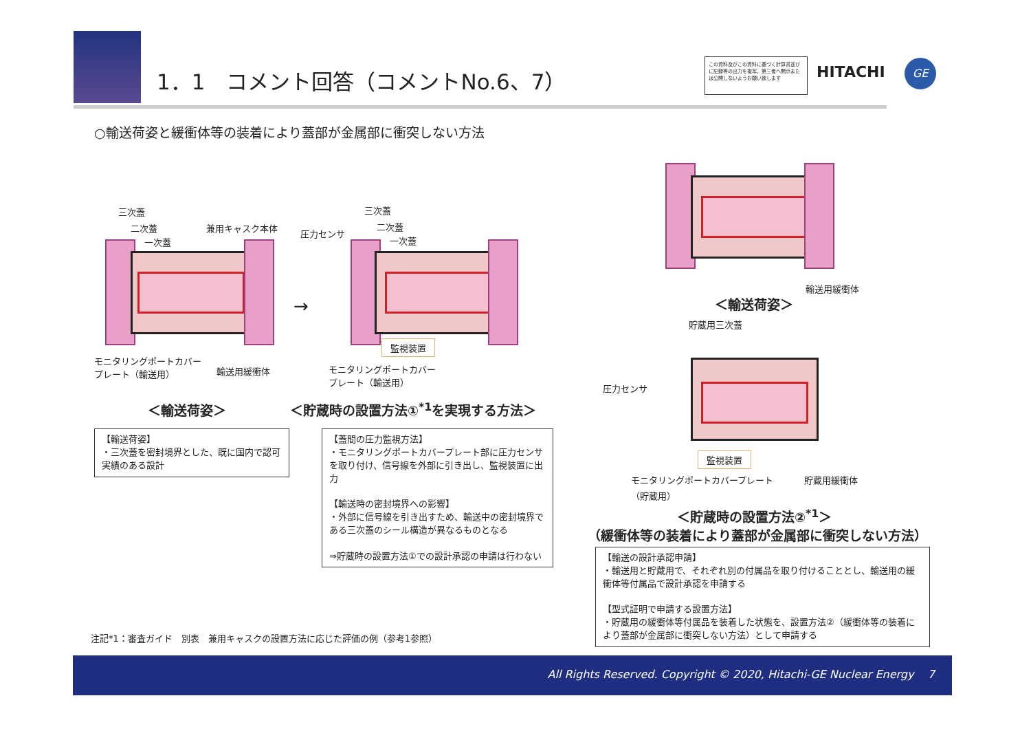1．1　コメント回答（コメントNo.6、7）
この資料及びこの資料に基づく計算書並びに記録等の出力を複写、第三者へ開示または公開しないようお願い致します
HITACHI GE
○輸送荷姿と緩衝体等の装着により蓋部が金属部に衝突しない方法
三次蓋
二次蓋
一次蓋
兼用キャスク本体
モニタリングポートカバー
プレート（輸送用）
輸送用緩衝体
→
三次蓋
圧力センサ
二次蓋
一次蓋
監視装置
モニタリングポートカバー
プレート（輸送用）
輸送用緩衝体
＜輸送荷姿＞
貯蔵用三次蓋
圧力センサ
監視装置
モニタリングポートカバープレート
（貯蔵用）
貯蔵用緩衝体
＜輸送荷姿＞
＜貯蔵時の設置方法①<sup>*1</sup>を実現する方法＞
【輸送荷姿】
・三次蓋を密封境界とした、既に国内で認可実績のある設計
【蓋間の圧力監視方法】
・モニタリングポートカバープレート部に圧力センサを取り付け、信号線を外部に引き出し、監視装置に出力
【輸送時の密封境界への影響】
・外部に信号線を引き出すため、輸送中の密封境界である三次蓋のシール構造が異なるものとなる
⇒貯蔵時の設置方法①での設計承認の申請は行わない
＜貯蔵時の設置方法②<sup>*1</sup>＞
（緩衝体等の装着により蓋部が金属部に衝突しない方法）
【輸送の設計承認申請】
・輸送用と貯蔵用で、それぞれ別の付属品を取り付けることとし、輸送用の緩衝体等付属品で設計承認を申請する
【型式証明で申請する設置方法】
・貯蔵用の緩衝体等付属品を装着した状態を、設置方法②（緩衝体等の装着により蓋部が金属部に衝突しない方法）として申請する
注記*1：審査ガイド　別表　兼用キャスクの設置方法に応じた評価の例（参考1参照）
All Rights Reserved. Copyright © 2020, Hitachi-GE Nuclear Energy 7